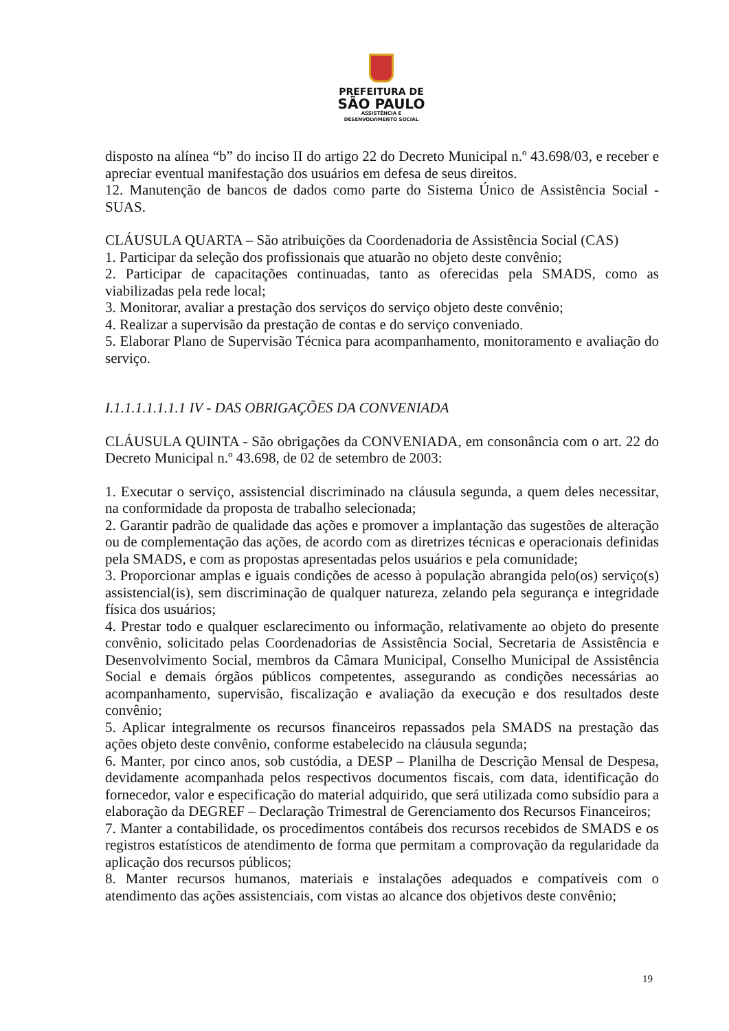PREFEITURA DE
SÃO PAULO
ASSISTÊNCIA E
DESENVOLVIMENTO SOCIAL
disposto na alínea “b” do inciso II do artigo 22 do Decreto Municipal n.º 43.698/03, e receber e apreciar eventual manifestação dos usuários em defesa de seus direitos.
12. Manutenção de bancos de dados como parte do Sistema Único de Assistência Social - SUAS.
CLÁUSULA QUARTA – São atribuições da Coordenadoria de Assistência Social (CAS)
1. Participar da seleção dos profissionais que atuarão no objeto deste convênio;
2. Participar de capacitações continuadas, tanto as oferecidas pela SMADS, como as viabilizadas pela rede local;
3. Monitorar, avaliar a prestação dos serviços do serviço objeto deste convênio;
4. Realizar a supervisão da prestação de contas e do serviço conveniado.
5. Elaborar Plano de Supervisão Técnica para acompanhamento, monitoramento e avaliação do serviço.
I.1.1.1.1.1.1.1 IV - DAS OBRIGAÇÕES DA CONVENIADA
CLÁUSULA QUINTA - São obrigações da CONVENIADA, em consonância com o art. 22 do Decreto Municipal n.º 43.698, de 02 de setembro de 2003:
1. Executar o serviço, assistencial discriminado na cláusula segunda, a quem deles necessitar, na conformidade da proposta de trabalho selecionada;
2. Garantir padrão de qualidade das ações e promover a implantação das sugestões de alteração ou de complementação das ações, de acordo com as diretrizes técnicas e operacionais definidas pela SMADS, e com as propostas apresentadas pelos usuários e pela comunidade;
3. Proporcionar amplas e iguais condições de acesso à população abrangida pelo(os) serviço(s) assistencial(is), sem discriminação de qualquer natureza, zelando pela segurança e integridade física dos usuários;
4. Prestar todo e qualquer esclarecimento ou informação, relativamente ao objeto do presente convênio, solicitado pelas Coordenadorias de Assistência Social, Secretaria de Assistência e Desenvolvimento Social, membros da Câmara Municipal, Conselho Municipal de Assistência Social e demais órgãos públicos competentes, assegurando as condições necessárias ao acompanhamento, supervisão, fiscalização e avaliação da execução e dos resultados deste convênio;
5. Aplicar integralmente os recursos financeiros repassados pela SMADS na prestação das ações objeto deste convênio, conforme estabelecido na cláusula segunda;
6. Manter, por cinco anos, sob custódia, a DESP – Planilha de Descrição Mensal de Despesa, devidamente acompanhada pelos respectivos documentos fiscais, com data, identificação do fornecedor, valor e especificação do material adquirido, que será utilizada como subsídio para a elaboração da DEGREF – Declaração Trimestral de Gerenciamento dos Recursos Financeiros;
7. Manter a contabilidade, os procedimentos contábeis dos recursos recebidos de SMADS e os registros estatísticos de atendimento de forma que permitam a comprovação da regularidade da aplicação dos recursos públicos;
8. Manter recursos humanos, materiais e instalações adequados e compatíveis com o atendimento das ações assistenciais, com vistas ao alcance dos objetivos deste convênio;
19